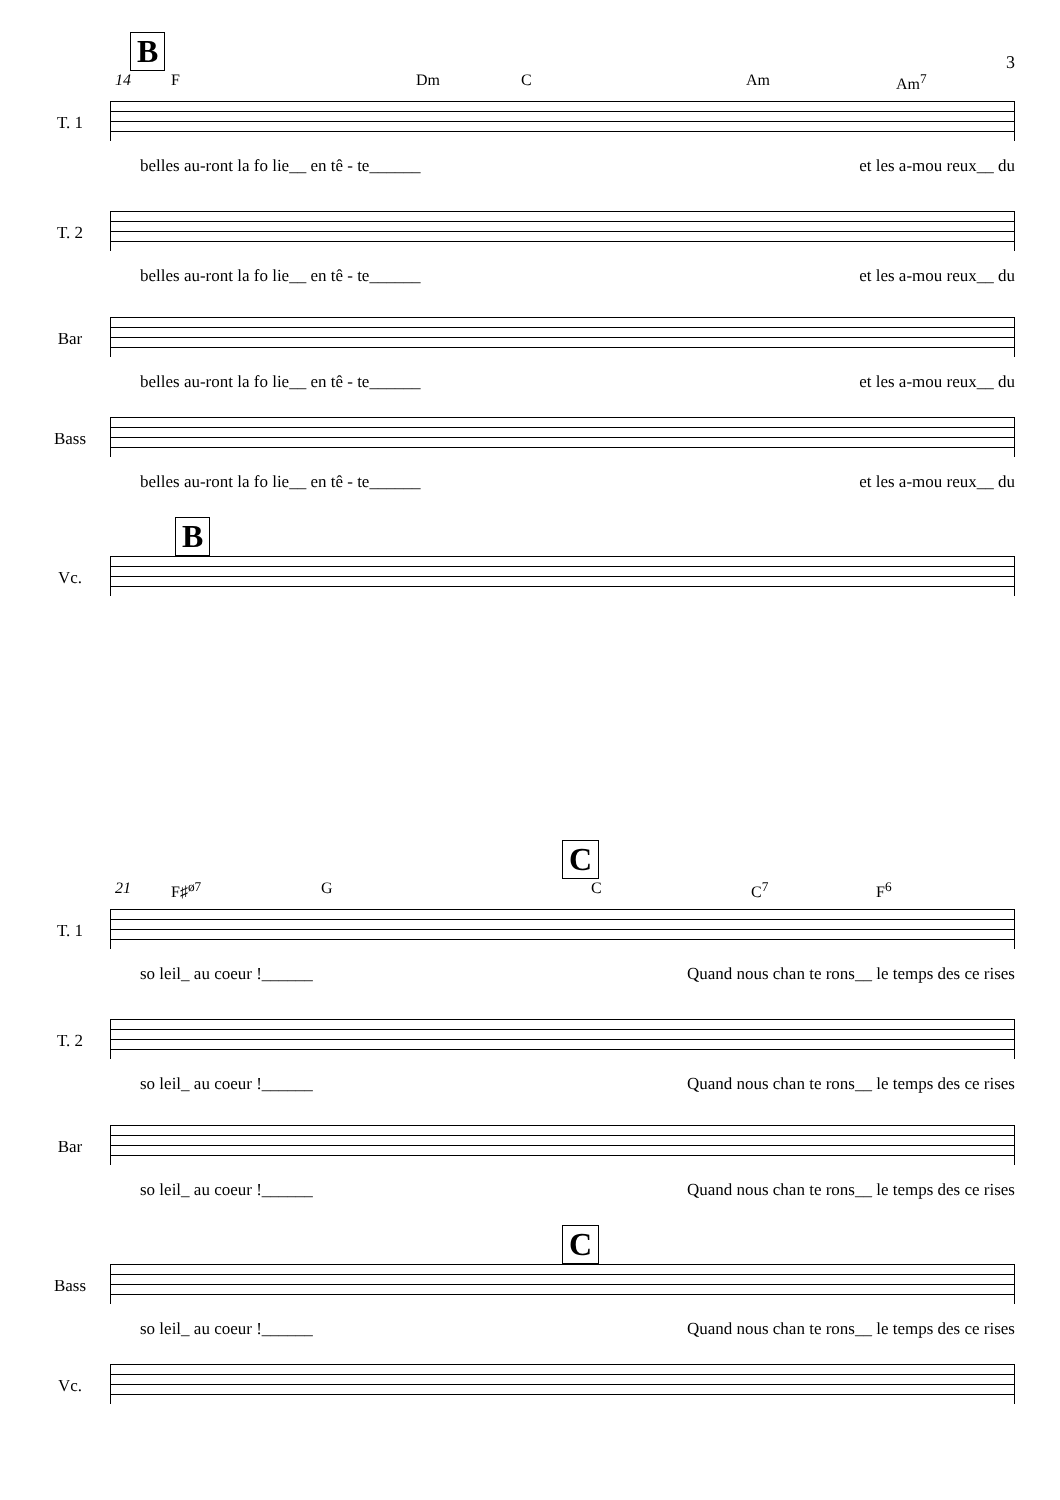3
B
14 F Dm C Am Am<sup>7</sup>
T. 1
belles au-ront la fo lie__ en tê - te______ et les a-mou reux__ du
T. 2
belles au-ront la fo lie__ en tê - te______ et les a-mou reux__ du
Bar
belles au-ront la fo lie__ en tê - te______ et les a-mou reux__ du
Bass
belles au-ront la fo lie__ en tê - te______ et les a-mou reux__ du
B
Vc.
C
21 F♯<sup>ø7</sup> G C C<sup>7</sup> F<sup>6</sup>
T. 1
so leil_ au coeur !______ Quand nous chan te rons__ le temps des ce rises
T. 2
so leil_ au coeur !______ Quand nous chan te rons__ le temps des ce rises
Bar
so leil_ au coeur !______ Quand nous chan te rons__ le temps des ce rises
C
Bass
so leil_ au coeur !______ Quand nous chan te rons__ le temps des ce rises
Vc.